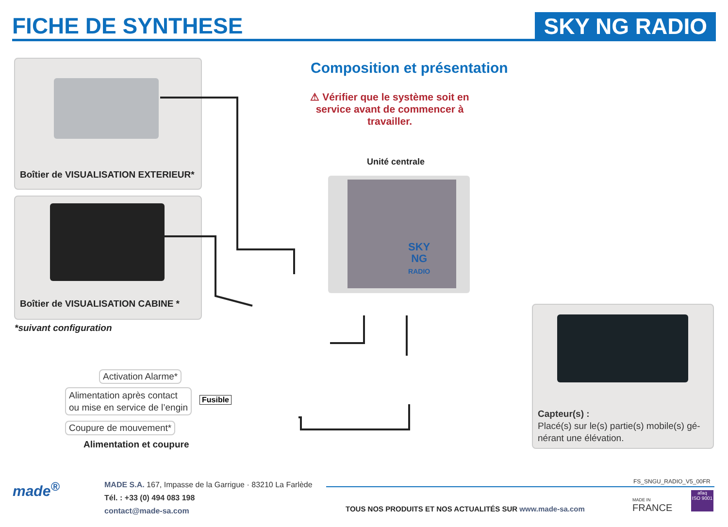FICHE DE SYNTHESE
SKY NG RADIO
Boîtier de VISUALISATION EXTERIEUR*
Boîtier de VISUALISATION CABINE *
*suivant configuration
Composition et présentation
⚠ Vérifier que le système soit en service avant de commencer à travailler.
Unité centrale
SKY
NG
RADIO
Activation Alarme*
Alimentation après contact
ou mise en service de l’engin
Coupure de mouvement*
Fusible
Alimentation et coupure
Capteur(s) :
Placé(s) sur le(s) partie(s) mobile(s) gé-
nérant une élévation.
made<sup>®</sup>
MADE S.A. 167, Impasse de la Garrigue · 83210 La Farlède
Tél. : +33 (0) 494 083 198
contact@made-sa.com
FS_SNGU_RADIO_V5_00FR
TOUS NOS PRODUITS ET NOS ACTUALITÉS SUR www.made-sa.com
MADE IN
FRANCE
afaq
ISO 9001